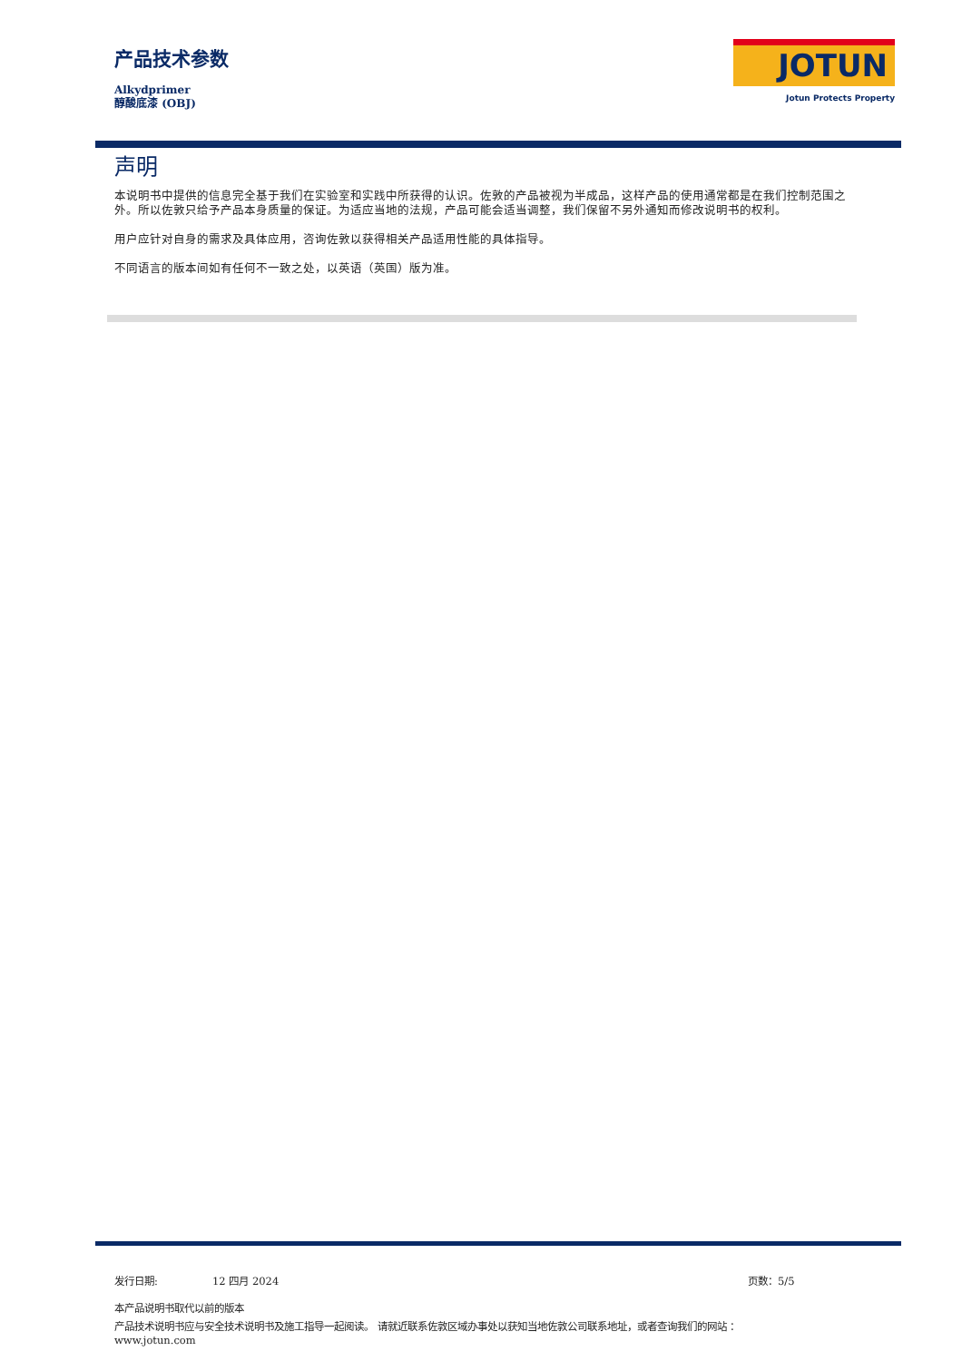产品技术参数
Alkydprimer
醇酸底漆 (OBJ)
JOTUN
Jotun Protects Property
声明
本说明书中提供的信息完全基于我们在实验室和实践中所获得的认识。佐敦的产品被视为半成品，这样产品的使用通常都是在我们控制范围之外。所以佐敦只给予产品本身质量的保证。为适应当地的法规，产品可能会适当调整，我们保留不另外通知而修改说明书的权利。
用户应针对自身的需求及具体应用，咨询佐敦以获得相关产品适用性能的具体指导。
不同语言的版本间如有任何不一致之处，以英语（英国）版为准。
发行日期: 12 四月 2024 页数：5/5
本产品说明书取代以前的版本
产品技术说明书应与安全技术说明书及施工指导一起阅读。 请就近联系佐敦区域办事处以获知当地佐敦公司联系地址，或者查询我们的网站 ： www.jotun.com